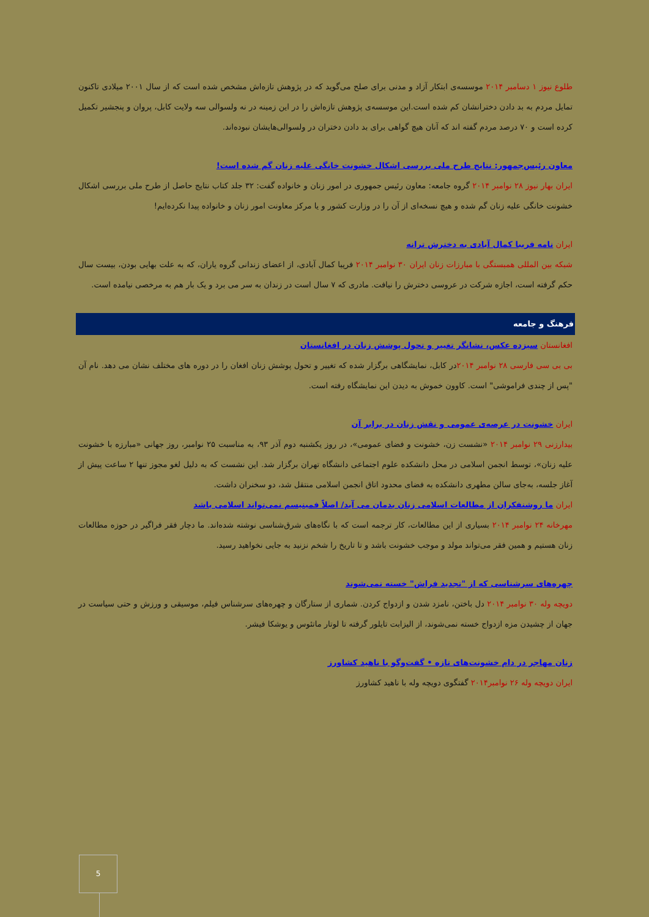طلوع نیوز ۱ دسامبر ۲۰۱۴ موسسه‌ی ابتکار آزاد و مدنی برای صلح می‌گوید که در پژوهش تازه‌اش مشخص شده است که از سال ۲۰۰۱ میلادی تاکنون تمایل مردم به بد دادن دخترانشان کم شده است.این موسسه‌ی پژوهش تازه‌اش را در این زمینه در نه ولسوالی سه ولایت کابل، پروان و پنجشیر تکمیل کرده است و ۷۰ درصد مردم گفته اند که آنان هیچ گواهی برای بد دادن دختران در ولسوالی‌هایشان نبوده‌اند.
معاون رئیس‌جمهور: نتایج طرح ملی بررسی اشکال خشونت خانگی علیه زنان گم شده است!
ایران بهار نیوز ۲۸ نوامبر ۲۰۱۴ گروه جامعه: معاون رئیس جمهوری در امور زنان و خانواده گفت: ۳۲ جلد کتاب نتایج حاصل از طرح ملی بررسی اشکال خشونت خانگی علیه زنان گم شده و هیچ نسخه‌ای از آن را در وزارت کشور و یا مرکز معاونت امور زنان و خانواده پیدا نکرده‌ایم!
ایران نامه فریبا کمال آبادی به دخترش ترانه
شبکه بین المللی همبستگی با مبارزات زنان ایران ۳۰ نوامبر ۲۰۱۴ فریبا کمال آبادی، از اعضای زندانی گروه یاران، که به علت بهایی بودن، بیست سال حکم گرفته است، اجازه شرکت در عروسی دخترش را نیافت. مادری که ۷ سال است در زندان به سر می برد و یک بار هم به مرخصی نیامده است.
فرهنگ و جامعه
افغانستان سیزده عکس، نشانگر تغییر و تحول پوشش زنان در افغانستان
بی بی سی فارسی ۲۸ نوامبر ۲۰۱۴در کابل، نمایشگاهی برگزار شده که تغییر و تحول پوشش زنان افغان را در دوره های مختلف نشان می دهد. نام آن "پس از چندی فراموشی" است. کاوون خموش به دیدن این نمایشگاه رفته است.
ایران خشونت در عرصه‌ی عمومی و نقش زنان در برابر آن
بیدارزنی ۲۹ نوامبر ۲۰۱۴ «نشست زن، خشونت و فضای عمومی»، در روز یکشنبه دوم آذر ۹۳، به مناسبت ۲۵ نوامبر، روز جهانی «مبارزه با خشونت علیه زنان»، توسط انجمن اسلامی در محل دانشکده علوم اجتماعی دانشگاه تهران برگزار شد. این نشست که به دلیل لغو مجوز تنها ۲ ساعت پیش از آغاز جلسه، به‌جای سالن مطهری دانشکده به فضای محدود اتاق انجمن اسلامی منتقل شد، دو سخنران داشت.
ایران ما روشنفکران از مطالعات اسلامی زنان بدمان می آید/ اصلاً فمینیسم نمی‌تواند اسلامی باشد
مهرخانه ۲۴ نوامبر ۲۰۱۴ بسیاری از این مطالعات، کار ترجمه است که با نگاه‌های شرق‌شناسی نوشته شده‌اند. ما دچار فقر فراگیر در حوزه مطالعات زنان هستیم و همین فقر می‌تواند مولد و موجب خشونت باشد و تا تاریخ را شخم نزنید به جایی نخواهید رسید.
چهره‌های سرشناسی که از "تجدید فراش" خسته نمی‌شوند
دویچه وله ۳۰ نوامبر ۲۰۱۴ دل باختن، نامزد شدن و ازدواج کردن. شماری از ستارگان و چهره‌های سرشناس فیلم، موسیقی و ورزش و حتی سیاست در جهان از چشیدن مزه ازدواج خسته نمی‌شوند، از الیزابت تایلور گرفته تا لوتار ماتئوس و یوشکا فیشر.
زنان مهاجر در دام خشونت‌های تازه • گفت‌وگو با ناهید کشاورز
ایران دویچه وله ۲۶ نوامبر۲۰۱۴ گفتگوی دویچه وله با ناهید کشاورز
5